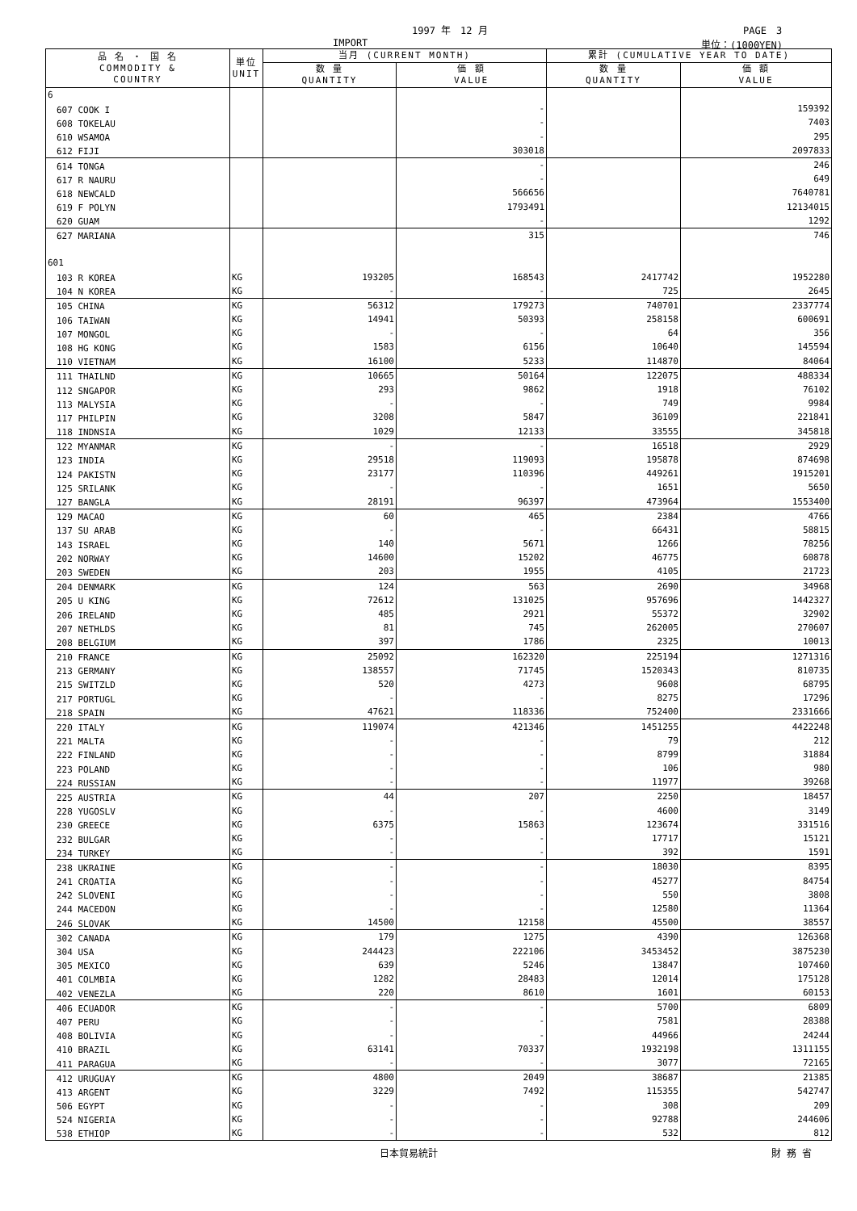1997 年　12 月 PAGE　3
IMPORT 単位：(1000YEN)
| 品 名 ・ 国 名 COMMODITY & COUNTRY | 単位 UNIT | 当月 (CURRENT MONTH) | | 累計 (CUMULATIVE YEAR TO DATE) | |
| --- | --- | --- | --- | --- | --- |
| | | 数 量 QUANTITY | 価 額 VALUE | 数 量 QUANTITY | 価 額 VALUE |
| 6 | | | | | |
| 607 COOK I | | | - | | 159392 |
| 608 TOKELAU | | | - | | 7403 |
| 610 WSAMOA | | | - | | 295 |
| 612 FIJI | | | 303018 | | 2097833 |
| 614 TONGA | | | - | | 246 |
| 617 R NAURU | | | - | | 649 |
| 618 NEWCALD | | | 566656 | | 7640781 |
| 619 F POLYN | | | 1793491 | | 12134015 |
| 620 GUAM | | | - | | 1292 |
| 627 MARIANA | | | 315 | | 746 |
| 601 | | | | | |
| 103 R KOREA | KG | 193205 | 168543 | 2417742 | 1952280 |
| 104 N KOREA | KG | - | - | 725 | 2645 |
| 105 CHINA | KG | 56312 | 179273 | 740701 | 2337774 |
| 106 TAIWAN | KG | 14941 | 50393 | 258158 | 600691 |
| 107 MONGOL | KG | - | - | 64 | 356 |
| 108 HG KONG | KG | 1583 | 6156 | 10640 | 145594 |
| 110 VIETNAM | KG | 16100 | 5233 | 114870 | 84064 |
| 111 THAILND | KG | 10665 | 50164 | 122075 | 488334 |
| 112 SNGAPOR | KG | 293 | 9862 | 1918 | 76102 |
| 113 MALYSIA | KG | - | - | 749 | 9984 |
| 117 PHILPIN | KG | 3208 | 5847 | 36109 | 221841 |
| 118 INDNSIA | KG | 1029 | 12133 | 33555 | 345818 |
| 122 MYANMAR | KG | - | - | 16518 | 2929 |
| 123 INDIA | KG | 29518 | 119093 | 195878 | 874698 |
| 124 PAKISTN | KG | 23177 | 110396 | 449261 | 1915201 |
| 125 SRILANK | KG | - | - | 1651 | 5650 |
| 127 BANGLA | KG | 28191 | 96397 | 473964 | 1553400 |
| 129 MACAO | KG | 60 | 465 | 2384 | 4766 |
| 137 SU ARAB | KG | - | - | 66431 | 58815 |
| 143 ISRAEL | KG | 140 | 5671 | 1266 | 78256 |
| 202 NORWAY | KG | 14600 | 15202 | 46775 | 60878 |
| 203 SWEDEN | KG | 203 | 1955 | 4105 | 21723 |
| 204 DENMARK | KG | 124 | 563 | 2690 | 34968 |
| 205 U KING | KG | 72612 | 131025 | 957696 | 1442327 |
| 206 IRELAND | KG | 485 | 2921 | 55372 | 32902 |
| 207 NETHLDS | KG | 81 | 745 | 262005 | 270607 |
| 208 BELGIUM | KG | 397 | 1786 | 2325 | 10013 |
| 210 FRANCE | KG | 25092 | 162320 | 225194 | 1271316 |
| 213 GERMANY | KG | 138557 | 71745 | 1520343 | 810735 |
| 215 SWITZLD | KG | 520 | 4273 | 9608 | 68795 |
| 217 PORTUGL | KG | - | - | 8275 | 17296 |
| 218 SPAIN | KG | 47621 | 118336 | 752400 | 2331666 |
| 220 ITALY | KG | 119074 | 421346 | 1451255 | 4422248 |
| 221 MALTA | KG | - | - | 79 | 212 |
| 222 FINLAND | KG | - | - | 8799 | 31884 |
| 223 POLAND | KG | - | - | 106 | 980 |
| 224 RUSSIAN | KG | - | - | 11977 | 39268 |
| 225 AUSTRIA | KG | 44 | 207 | 2250 | 18457 |
| 228 YUGOSLV | KG | - | - | 4600 | 3149 |
| 230 GREECE | KG | 6375 | 15863 | 123674 | 331516 |
| 232 BULGAR | KG | - | - | 17717 | 15121 |
| 234 TURKEY | KG | - | - | 392 | 1591 |
| 238 UKRAINE | KG | - | - | 18030 | 8395 |
| 241 CROATIA | KG | - | - | 45277 | 84754 |
| 242 SLOVENI | KG | - | - | 550 | 3808 |
| 244 MACEDON | KG | - | - | 12580 | 11364 |
| 246 SLOVAK | KG | 14500 | 12158 | 45500 | 38557 |
| 302 CANADA | KG | 179 | 1275 | 4390 | 126368 |
| 304 USA | KG | 244423 | 222106 | 3453452 | 3875230 |
| 305 MEXICO | KG | 639 | 5246 | 13847 | 107460 |
| 401 COLMBIA | KG | 1282 | 28483 | 12014 | 175128 |
| 402 VENEZLA | KG | 220 | 8610 | 1601 | 60153 |
| 406 ECUADOR | KG | - | - | 5700 | 6809 |
| 407 PERU | KG | - | - | 7581 | 28388 |
| 408 BOLIVIA | KG | - | - | 44966 | 24244 |
| 410 BRAZIL | KG | 63141 | 70337 | 1932198 | 1311155 |
| 411 PARAGUA | KG | - | - | 3077 | 72165 |
| 412 URUGUAY | KG | 4800 | 2049 | 38687 | 21385 |
| 413 ARGENT | KG | 3229 | 7492 | 115355 | 542747 |
| 506 EGYPT | KG | - | - | 308 | 209 |
| 524 NIGERIA | KG | - | - | 92788 | 244606 |
| 538 ETHIOP | KG | - | - | 532 | 812 |
日本貿易統計 財 務 省